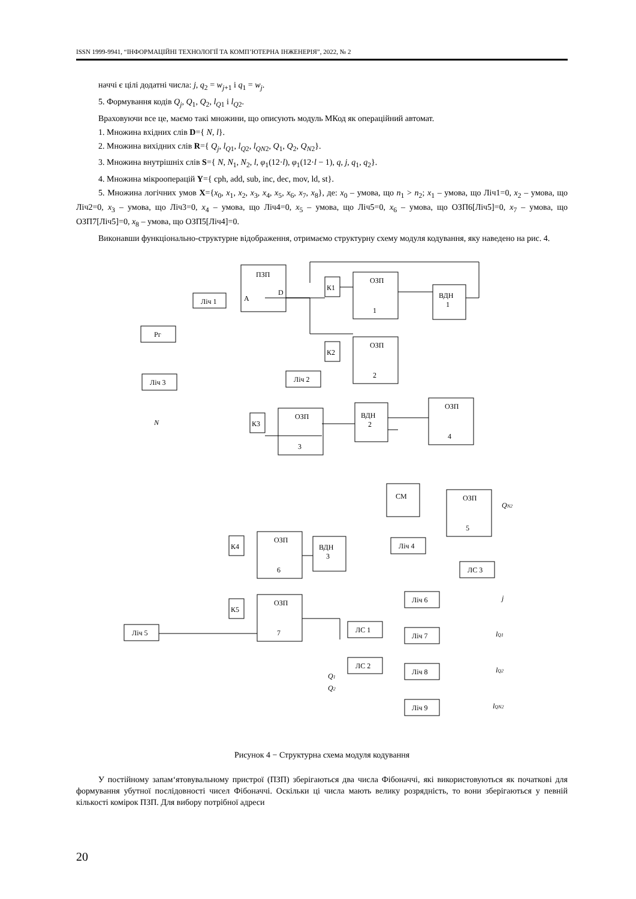ISSN 1999-9941, “ІНФОРМАЦІЙНІ ТЕХНОЛОГІЇ ТА КОМП’ЮТЕРНА ІНЖЕНЕРІЯ”, 2022, № 2
наччі є цілі додатні числа: j, q<sub>2</sub> = w<sub>j+1</sub> і q<sub>1</sub> = w<sub>j</sub>.
5. Формування кодів Q<sub>j</sub>, Q<sub>1</sub>, Q<sub>2</sub>, l<sub>Q1</sub> і l<sub>Q2</sub>.
Враховуючи все це, маємо такі множини, що описують модуль МКод як операційний автомат.
1. Множина вхідних слів D={ N, l}.
2. Множина вихідних слів R={ Q<sub>j</sub>, l<sub>Q1</sub>, l<sub>Q2</sub>, l<sub>QN2</sub>, Q<sub>1</sub>, Q<sub>2</sub>, Q<sub>N2</sub>}.
3. Множина внутрішніх слів S={ N, N<sub>1</sub>, N<sub>2</sub>, l, φ<sub>1</sub>(12·l), φ<sub>1</sub>(12·l − 1), q, j, q<sub>1</sub>, q<sub>2</sub>}.
4. Множина мікрооперацій Y={ cph, add, sub, inc, dec, mov, ld, st}.
5. Множина логічних умов X={x<sub>0</sub>, x<sub>1</sub>, x<sub>2</sub>, x<sub>3</sub>, x<sub>4</sub>, x<sub>5</sub>, x<sub>6</sub>, x<sub>7</sub>, x<sub>8</sub>}, де: x<sub>0</sub> – умова, що n<sub>1</sub> > n<sub>2</sub>; x<sub>1</sub> – умова, що Ліч1=0, x<sub>2</sub> – умова, що Ліч2=0, x<sub>3</sub> – умова, що Ліч3=0, x<sub>4</sub> – умова, що Ліч4=0, x<sub>5</sub> – умова, що Ліч5=0, x<sub>6</sub> – умова, що ОЗП6[Ліч5]=0, x<sub>7</sub> – умова, що ОЗП7[Ліч5]=0, x<sub>8</sub> – умова, що ОЗП5[Ліч4]=0.
Виконавши функціонально-структурне відображення, отримаємо структурну схему модуля кодування, яку наведено на рис. 4.
ПЗП
A
D
Ліч 1
Рг
Ліч 3
Ліч 2
К1
ОЗП
1
ВДН
1
К2
ОЗП
2
К3
ОЗП
3
ВДН
2
ОЗП
4
СМ
ОЗП
5
Ліч 4
ЛС 3
К4
ОЗП
6
ВДН
3
К5
ОЗП
7
Ліч 5
ЛС 1
ЛС 2
Ліч 6
Ліч 7
Ліч 8
Ліч 9
N
QN2
j
lQ1
lQ2
lQN2
Q1
Q2
Рисунок 4 − Структурна схема модуля кодування
У постійному запам‘ятовувальному пристрої (ПЗП) зберігаються два числа Фібоначчі, які використовуються як початкові для формування убутної послідовності чисел Фібоначчі. Оскільки ці числа мають велику розрядність, то вони зберігаються у певній кількості комірок ПЗП. Для вибору потрібної адреси
20